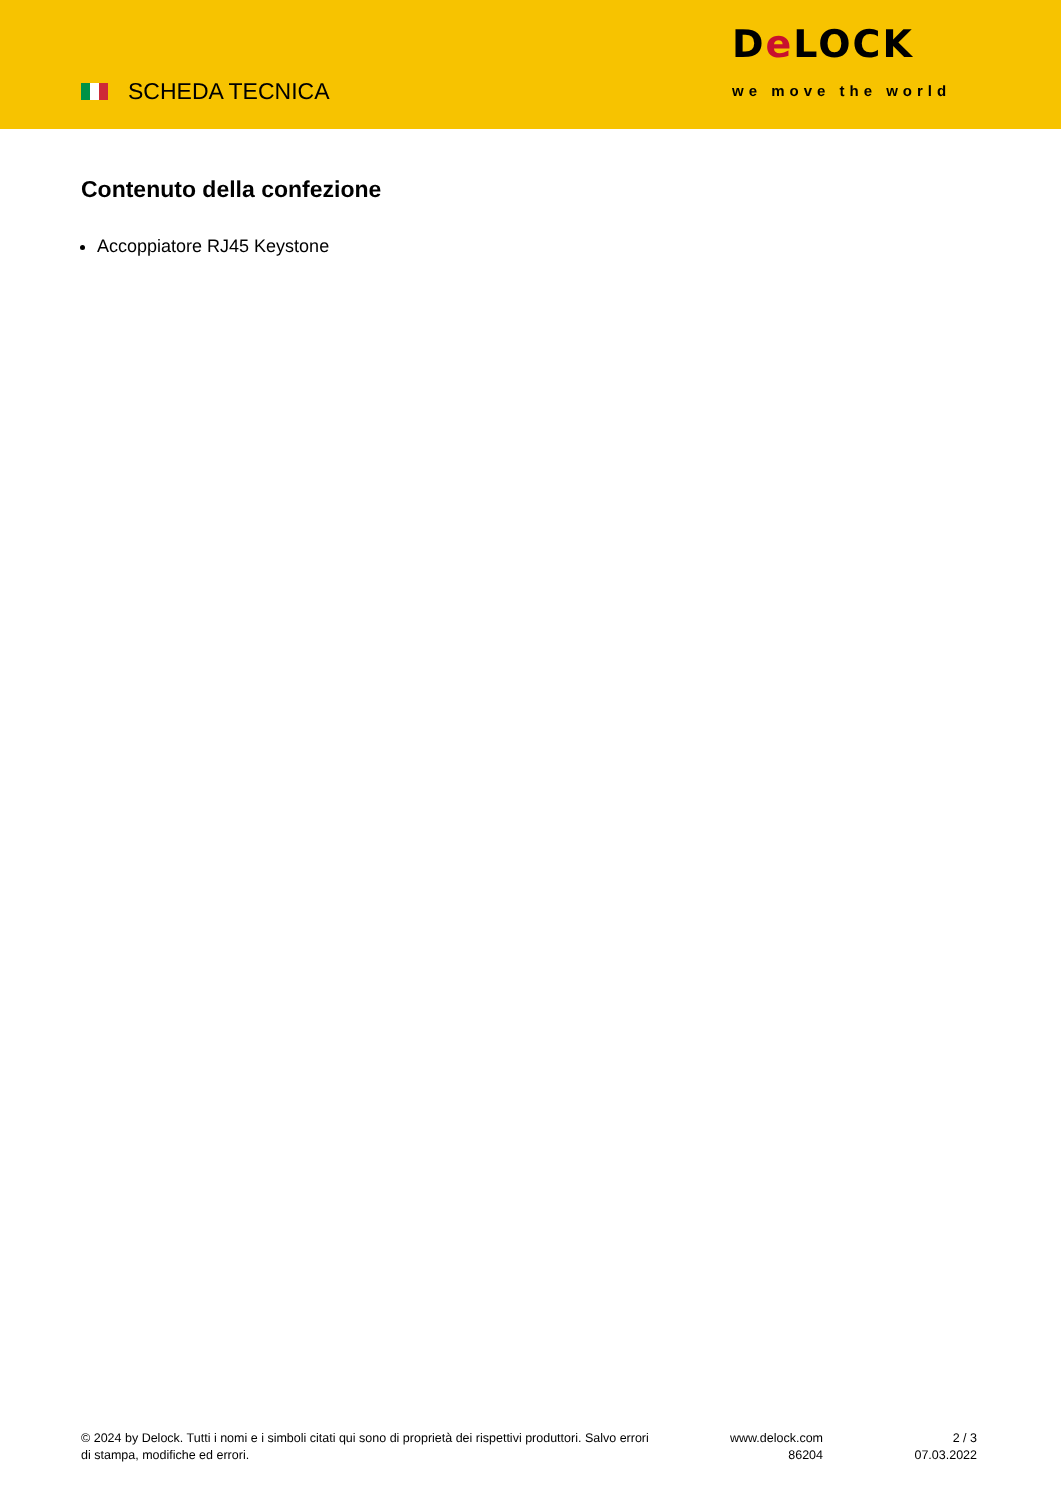SCHEDA TECNICA
De LOCK
we move the world
Contenuto della confezione
Accoppiatore RJ45 Keystone
© 2024 by Delock. Tutti i nomi e i simboli citati qui sono di proprietà dei rispettivi produttori. Salvo errori di stampa, modifiche ed errori.
www.delock.com
86204
2 / 3
07.03.2022